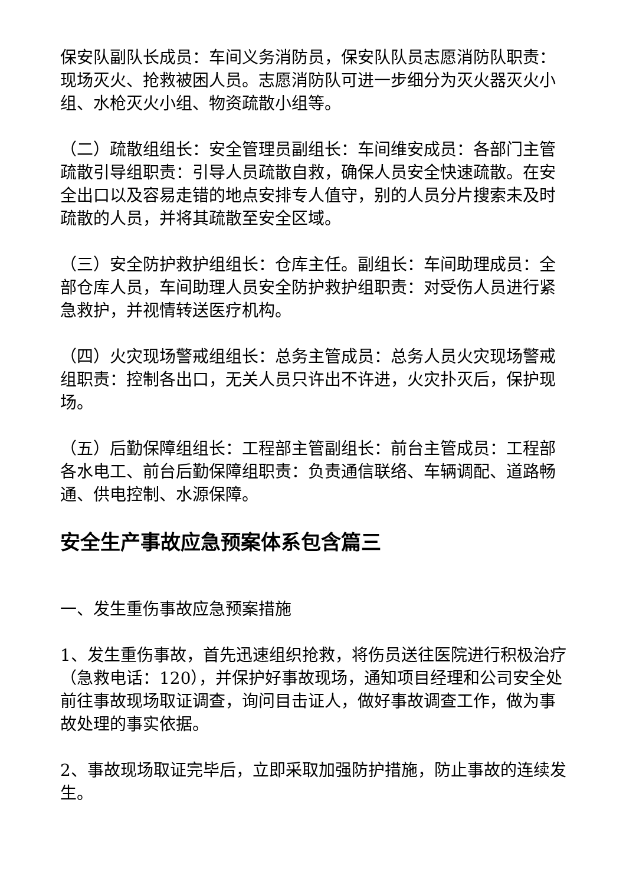保安队副队长成员：车间义务消防员，保安队队员志愿消防队职责：现场灭火、抢救被困人员。志愿消防队可进一步细分为灭火器灭火小组、水枪灭火小组、物资疏散小组等。
（二）疏散组组长：安全管理员副组长：车间维安成员：各部门主管疏散引导组职责：引导人员疏散自救，确保人员安全快速疏散。在安全出口以及容易走错的地点安排专人值守，别的人员分片搜索未及时疏散的人员，并将其疏散至安全区域。
（三）安全防护救护组组长：仓库主任。副组长：车间助理成员：全部仓库人员，车间助理人员安全防护救护组职责：对受伤人员进行紧急救护，并视情转送医疗机构。
（四）火灾现场警戒组组长：总务主管成员：总务人员火灾现场警戒组职责：控制各出口，无关人员只许出不许进，火灾扑灭后，保护现场。
（五）后勤保障组组长：工程部主管副组长：前台主管成员：工程部各水电工、前台后勤保障组职责：负责通信联络、车辆调配、道路畅通、供电控制、水源保障。
安全生产事故应急预案体系包含篇三
一、发生重伤事故应急预案措施
1、发生重伤事故，首先迅速组织抢救，将伤员送往医院进行积极治疗（急救电话：120），并保护好事故现场，通知项目经理和公司安全处前往事故现场取证调查，询问目击证人，做好事故调查工作，做为事故处理的事实依据。
2、事故现场取证完毕后，立即采取加强防护措施，防止事故的连续发生。